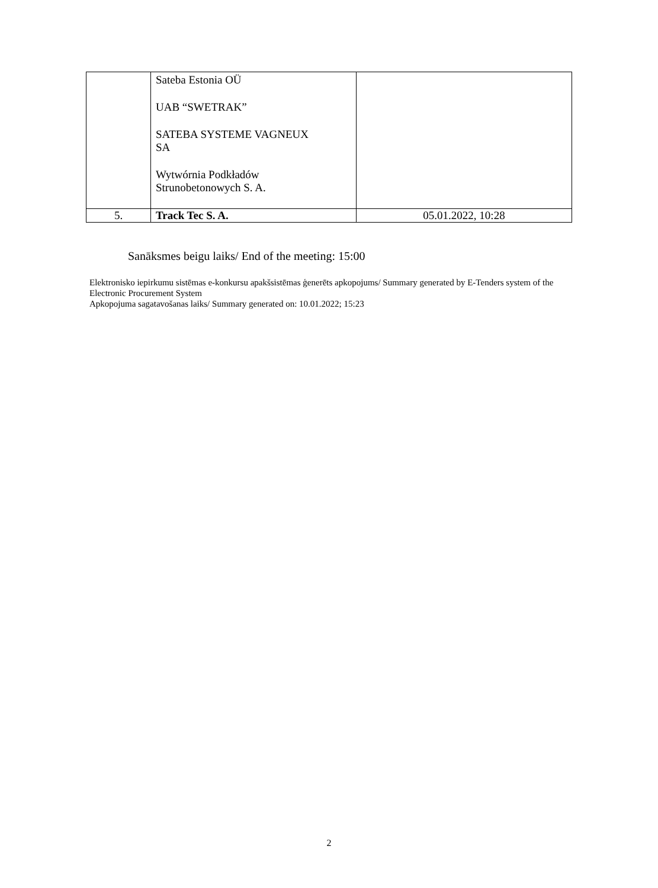| | Sateba Estonia OÜ UAB “SWETRAK” SATEBA SYSTEME VAGNEUX SA Wytwórnia Podkładów Strunobetonowych S. A. | |
| 5. | Track Tec S. A. | 05.01.2022, 10:28 |
Sanāksmes beigu laiks/ End of the meeting: 15:00
Elektronisko iepirkumu sistēmas e-konkursu apakšsistēmas ģenerēts apkopojums/ Summary generated by E-Tenders system of the Electronic Procurement System
Apkopojuma sagatavošanas laiks/ Summary generated on: 10.01.2022; 15:23
2